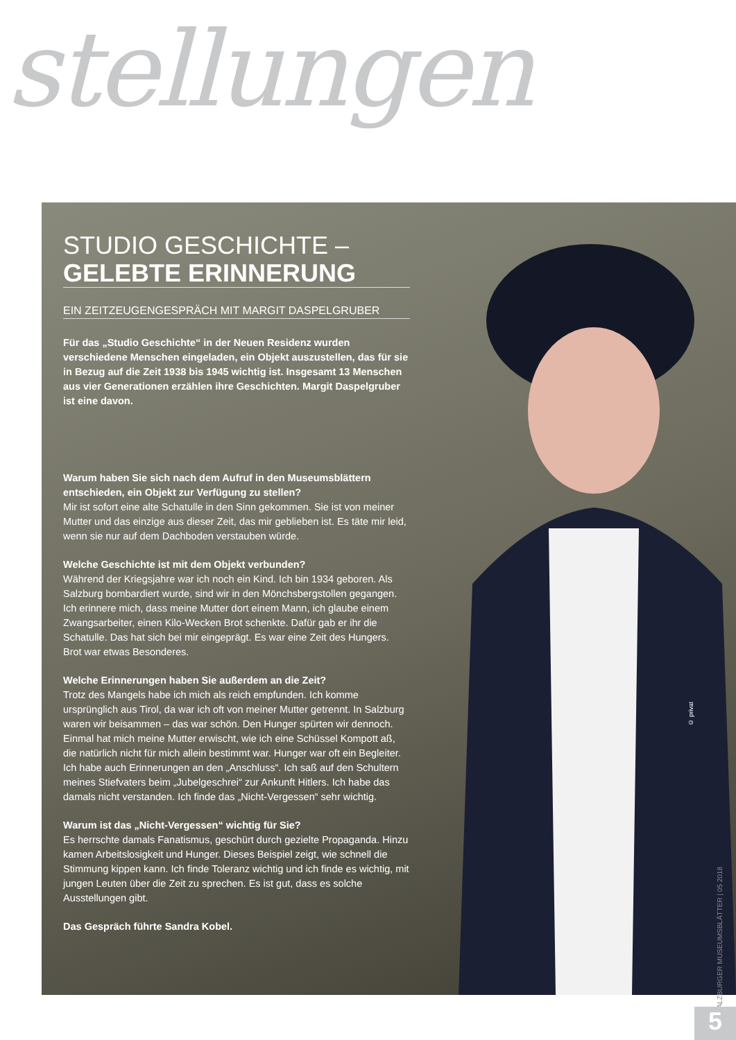stellungen
© privat
STUDIO GESCHICHTE –
GELEBTE ERINNERUNG
EIN ZEITZEUGENGESPRÄCH MIT MARGIT DASPELGRUBER
Für das „Studio Geschichte“ in der Neuen Residenz wurden verschiedene Menschen eingeladen, ein Objekt auszustellen, das für sie in Bezug auf die Zeit 1938 bis 1945 wichtig ist. Insgesamt 13 Menschen aus vier Generationen erzählen ihre Geschichten. Margit Daspelgruber ist eine davon.
Warum haben Sie sich nach dem Aufruf in den Museumsblättern entschieden, ein Objekt zur Verfügung zu stellen?
Mir ist sofort eine alte Schatulle in den Sinn gekommen. Sie ist von meiner Mutter und das einzige aus dieser Zeit, das mir geblieben ist. Es täte mir leid, wenn sie nur auf dem Dachboden verstauben würde.
Welche Geschichte ist mit dem Objekt verbunden?
Während der Kriegsjahre war ich noch ein Kind. Ich bin 1934 geboren. Als Salzburg bombardiert wurde, sind wir in den Mönchsbergstollen gegangen. Ich erinnere mich, dass meine Mutter dort einem Mann, ich glaube einem Zwangsarbeiter, einen Kilo-Wecken Brot schenkte. Dafür gab er ihr die Schatulle. Das hat sich bei mir eingeprägt. Es war eine Zeit des Hungers. Brot war etwas Besonderes.
Welche Erinnerungen haben Sie außerdem an die Zeit?
Trotz des Mangels habe ich mich als reich empfunden. Ich komme ursprünglich aus Tirol, da war ich oft von meiner Mutter getrennt. In Salzburg waren wir beisammen – das war schön. Den Hunger spürten wir dennoch. Einmal hat mich meine Mutter erwischt, wie ich eine Schüssel Kompott aß, die natürlich nicht für mich allein bestimmt war. Hunger war oft ein Begleiter. Ich habe auch Erinnerungen an den „Anschluss“. Ich saß auf den Schultern meines Stiefvaters beim „Jubelgeschrei“ zur Ankunft Hitlers. Ich habe das damals nicht verstanden. Ich finde das „Nicht-Vergessen“ sehr wichtig.
Warum ist das „Nicht-Vergessen“ wichtig für Sie?
Es herrschte damals Fanatismus, geschürt durch gezielte Propaganda. Hinzu kamen Arbeitslosigkeit und Hunger. Dieses Beispiel zeigt, wie schnell die Stimmung kippen kann. Ich finde Toleranz wichtig und ich finde es wichtig, mit jungen Leuten über die Zeit zu sprechen. Es ist gut, dass es solche Ausstellungen gibt.
Das Gespräch führte Sandra Kobel.
SALZBURGER MUSEUMSBLÄTTER | 05 2018
5